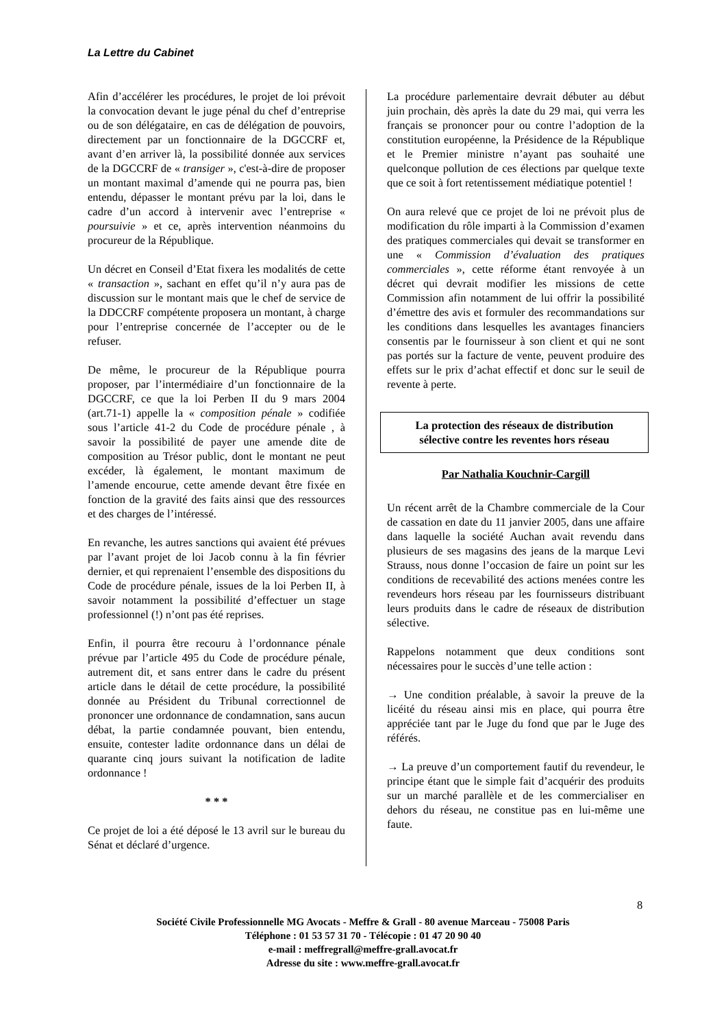La Lettre du Cabinet
Afin d’accélérer les procédures, le projet de loi prévoit la convocation devant le juge pénal du chef d’entreprise ou de son délégataire, en cas de délégation de pouvoirs, directement par un fonctionnaire de la DGCCRF et, avant d’en arriver là, la possibilité donnée aux services de la DGCCRF de « transiger », c'est-à-dire de proposer un montant maximal d’amende qui ne pourra pas, bien entendu, dépasser le montant prévu par la loi, dans le cadre d’un accord à intervenir avec l’entreprise « poursuivie » et ce, après intervention néanmoins du procureur de la République.
Un décret en Conseil d’Etat fixera les modalités de cette « transaction », sachant en effet qu’il n’y aura pas de discussion sur le montant mais que le chef de service de la DDCCRF compétente proposera un montant, à charge pour l’entreprise concernée de l’accepter ou de le refuser.
De même, le procureur de la République pourra proposer, par l’intermédiaire d’un fonctionnaire de la DGCCRF, ce que la loi Perben II du 9 mars 2004 (art.71-1) appelle la « composition pénale » codifiée sous l’article 41-2 du Code de procédure pénale , à savoir la possibilité de payer une amende dite de composition au Trésor public, dont le montant ne peut excéder, là également, le montant maximum de l’amende encourue, cette amende devant être fixée en fonction de la gravité des faits ainsi que des ressources et des charges de l’intéressé.
En revanche, les autres sanctions qui avaient été prévues par l’avant projet de loi Jacob connu à la fin février dernier, et qui reprenaient l’ensemble des dispositions du Code de procédure pénale, issues de la loi Perben II, à savoir notamment la possibilité d’effectuer un stage professionnel (!) n’ont pas été reprises.
Enfin, il pourra être recouru à l’ordonnance pénale prévue par l’article 495 du Code de procédure pénale, autrement dit, et sans entrer dans le cadre du présent article dans le détail de cette procédure, la possibilité donnée au Président du Tribunal correctionnel de prononcer une ordonnance de condamnation, sans aucun débat, la partie condamnée pouvant, bien entendu, ensuite, contester ladite ordonnance dans un délai de quarante cinq jours suivant la notification de ladite ordonnance !
* * *
Ce projet de loi a été déposé le 13 avril sur le bureau du Sénat et déclaré d’urgence.
La procédure parlementaire devrait débuter au début juin prochain, dès après la date du 29 mai, qui verra les français se prononcer pour ou contre l’adoption de la constitution européenne, la Présidence de la République et le Premier ministre n’ayant pas souhaité une quelconque pollution de ces élections par quelque texte que ce soit à fort retentissement médiatique potentiel !
On aura relevé que ce projet de loi ne prévoit plus de modification du rôle imparti à la Commission d’examen des pratiques commerciales qui devait se transformer en une « Commission d’évaluation des pratiques commerciales », cette réforme étant renvoyée à un décret qui devrait modifier les missions de cette Commission afin notamment de lui offrir la possibilité d’émettre des avis et formuler des recommandations sur les conditions dans lesquelles les avantages financiers consentis par le fournisseur à son client et qui ne sont pas portés sur la facture de vente, peuvent produire des effets sur le prix d’achat effectif et donc sur le seuil de revente à perte.
La protection des réseaux de distribution
sélective contre les reventes hors réseau
Par Nathalia Kouchnir-Cargill
Un récent arrêt de la Chambre commerciale de la Cour de cassation en date du 11 janvier 2005, dans une affaire dans laquelle la société Auchan avait revendu dans plusieurs de ses magasins des jeans de la marque Levi Strauss, nous donne l’occasion de faire un point sur les conditions de recevabilité des actions menées contre les revendeurs hors réseau par les fournisseurs distribuant leurs produits dans le cadre de réseaux de distribution sélective.
Rappelons notamment que deux conditions sont nécessaires pour le succès d’une telle action :
→ Une condition préalable, à savoir la preuve de la licéité du réseau ainsi mis en place, qui pourra être appréciée tant par le Juge du fond que par le Juge des référés.
→ La preuve d’un comportement fautif du revendeur, le principe étant que le simple fait d’acquérir des produits sur un marché parallèle et de les commercialiser en dehors du réseau, ne constitue pas en lui-même une faute.
8
Société Civile Professionnelle MG Avocats - Meffre & Grall - 80 avenue Marceau - 75008 Paris
Téléphone : 01 53 57 31 70 - Télécopie : 01 47 20 90 40
e-mail : meffregrall@meffre-grall.avocat.fr
Adresse du site : www.meffre-grall.avocat.fr